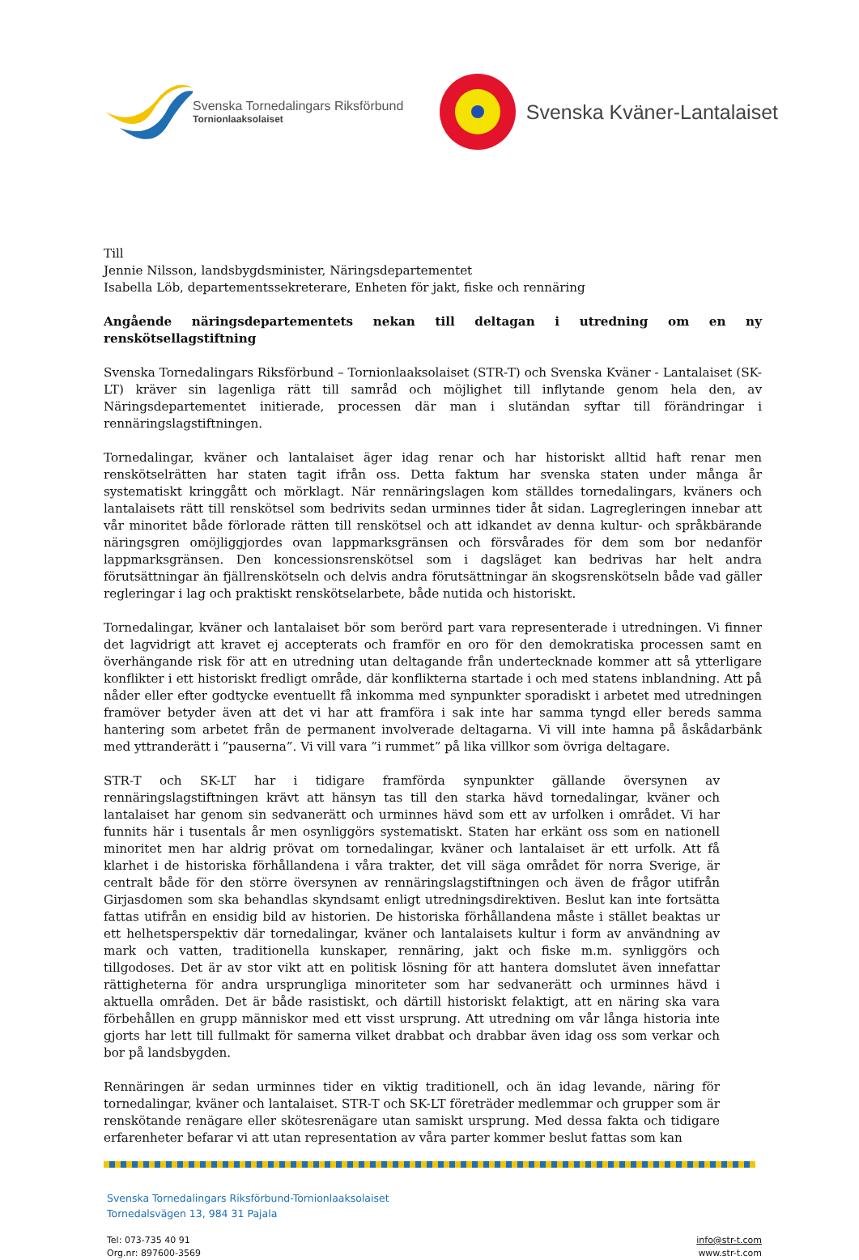Svenska Tornedalingars Riksförbund
Tornionlaaksolaiset
Svenska Kväner-Lantalaiset
Till
Jennie Nilsson, landsbygdsminister, Näringsdepartementet
Isabella Löb, departementssekreterare, Enheten för jakt, fiske och rennäring
Angående näringsdepartementets nekan till deltagan i utredning om en ny renskötsellagstiftning
Svenska Tornedalingars Riksförbund – Tornionlaaksolaiset (STR-T) och Svenska Kväner - Lantalaiset (SK-LT) kräver sin lagenliga rätt till samråd och möjlighet till inflytande genom hela den, av Näringsdepartementet initierade, processen där man i slutändan syftar till förändringar i rennäringslagstiftningen.
Tornedalingar, kväner och lantalaiset äger idag renar och har historiskt alltid haft renar men renskötselrätten har staten tagit ifrån oss. Detta faktum har svenska staten under många år systematiskt kringgått och mörklagt. När rennäringslagen kom ställdes tornedalingars, kväners och lantalaisets rätt till renskötsel som bedrivits sedan urminnes tider åt sidan. Lagregleringen innebar att vår minoritet både förlorade rätten till renskötsel och att idkandet av denna kultur- och språkbärande näringsgren omöjliggjordes ovan lappmarksgränsen och försvårades för dem som bor nedanför lappmarksgränsen. Den koncessionsrenskötsel som i dagsläget kan bedrivas har helt andra förutsättningar än fjällrenskötseln och delvis andra förutsättningar än skogsrenskötseln både vad gäller regleringar i lag och praktiskt renskötselarbete, både nutida och historiskt.
Tornedalingar, kväner och lantalaiset bör som berörd part vara representerade i utredningen. Vi finner det lagvidrigt att kravet ej accepterats och framför en oro för den demokratiska processen samt en överhängande risk för att en utredning utan deltagande från undertecknade kommer att så ytterligare konflikter i ett historiskt fredligt område, där konflikterna startade i och med statens inblandning. Att på nåder eller efter godtycke eventuellt få inkomma med synpunkter sporadiskt i arbetet med utredningen framöver betyder även att det vi har att framföra i sak inte har samma tyngd eller bereds samma hantering som arbetet från de permanent involverade deltagarna. Vi vill inte hamna på åskådarbänk med yttranderätt i ”pauserna”. Vi vill vara ”i rummet” på lika villkor som övriga deltagare.
STR-T och SK-LT har i tidigare framförda synpunkter gällande översynen av rennäringslagstiftningen krävt att hänsyn tas till den starka hävd tornedalingar, kväner och lantalaiset har genom sin sedvanerätt och urminnes hävd som ett av urfolken i området. Vi har funnits här i tusentals år men osynliggörs systematiskt. Staten har erkänt oss som en nationell minoritet men har aldrig prövat om tornedalingar, kväner och lantalaiset är ett urfolk. Att få klarhet i de historiska förhållandena i våra trakter, det vill säga området för norra Sverige, är centralt både för den större översynen av rennäringslagstiftningen och även de frågor utifrån Girjasdomen som ska behandlas skyndsamt enligt utredningsdirektiven. Beslut kan inte fortsätta fattas utifrån en ensidig bild av historien. De historiska förhållandena måste i stället beaktas ur ett helhetsperspektiv där tornedalingar, kväner och lantalaisets kultur i form av användning av mark och vatten, traditionella kunskaper, rennäring, jakt och fiske m.m. synliggörs och tillgodoses. Det är av stor vikt att en politisk lösning för att hantera domslutet även innefattar rättigheterna för andra ursprungliga minoriteter som har sedvanerätt och urminnes hävd i aktuella områden. Det är både rasistiskt, och därtill historiskt felaktigt, att en näring ska vara förbehållen en grupp människor med ett visst ursprung. Att utredning om vår långa historia inte gjorts har lett till fullmakt för samerna vilket drabbat och drabbar även idag oss som verkar och bor på landsbygden.
Rennäringen är sedan urminnes tider en viktig traditionell, och än idag levande, näring för tornedalingar, kväner och lantalaiset. STR-T och SK-LT företräder medlemmar och grupper som är renskötande renägare eller skötesrenägare utan samiskt ursprung. Med dessa fakta och tidigare erfarenheter befarar vi att utan representation av våra parter kommer beslut fattas som kan
Svenska Tornedalingars Riksförbund-Tornionlaaksolaiset
Tornedalsvägen 13, 984 31 Pajala
Tel: 073-735 40 91
Org.nr: 897600-3569
info@str-t.com
www.str-t.com